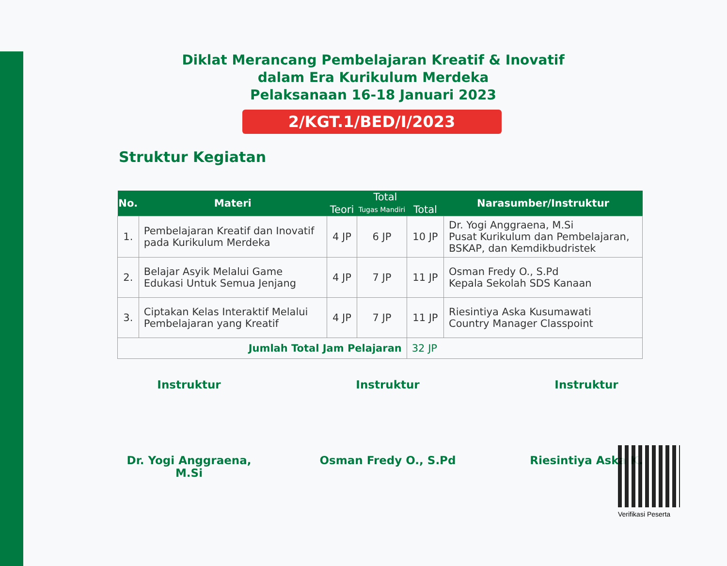Diklat Merancang Pembelajaran Kreatif & Inovatif
dalam Era Kurikulum Merdeka
Pelaksanaan 16-18 Januari 2023
2/KGT.1/BED/I/2023
Struktur Kegiatan
| No. | Materi | Total | | | Narasumber/Instruktur |
| --- | --- | --- | --- | --- | --- |
| | | Teori | Tugas Mandiri | Total | |
| 1. | Pembelajaran Kreatif dan Inovatif pada Kurikulum Merdeka | 4 JP | 6 JP | 10 JP | Dr. Yogi Anggraena, M.Si Pusat Kurikulum dan Pembelajaran, BSKAP, dan Kemdikbudristek |
| 2. | Belajar Asyik Melalui Game Edukasi Untuk Semua Jenjang | 4 JP | 7 JP | 11 JP | Osman Fredy O., S.Pd Kepala Sekolah SDS Kanaan |
| 3. | Ciptakan Kelas Interaktif Melalui Pembelajaran yang Kreatif | 4 JP | 7 JP | 11 JP | Riesintiya Aska Kusumawati Country Manager Classpoint |
| Jumlah Total Jam Pelajaran | | | | 32 JP | |
Instruktur Instruktur Instruktur
Dr. Yogi Anggraena, M.Si
Osman Fredy O., S.Pd Riesintiya Aska K.
Verifikasi Peserta